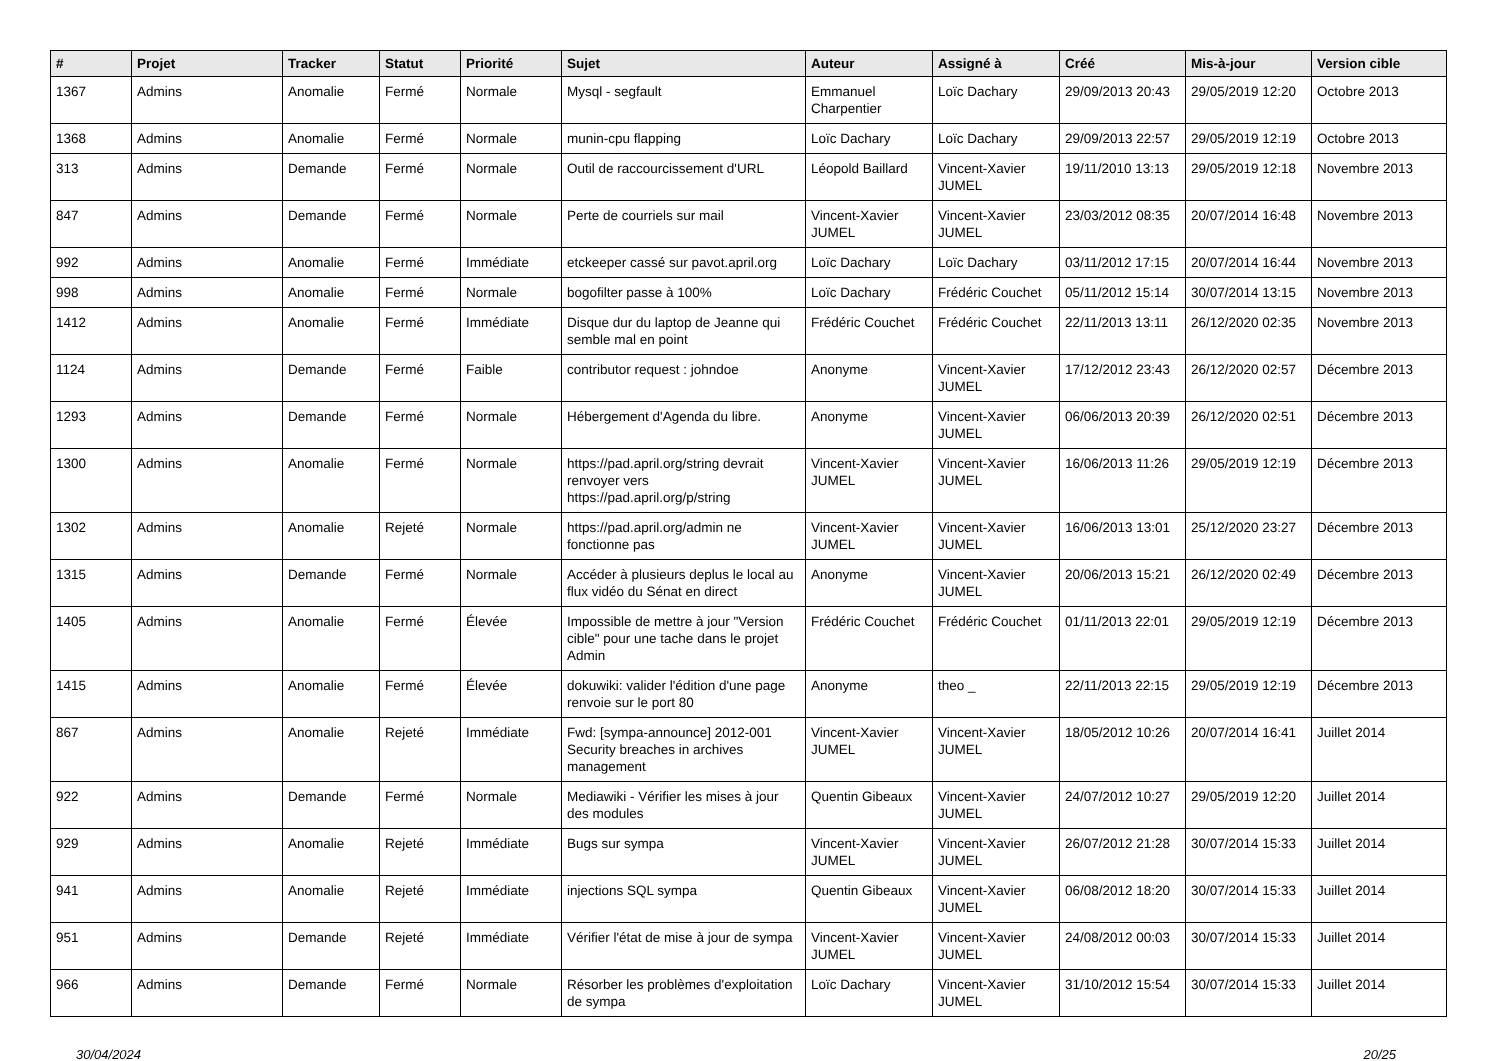| # | Projet | Tracker | Statut | Priorité | Sujet | Auteur | Assigné à | Créé | Mis-à-jour | Version cible |
| --- | --- | --- | --- | --- | --- | --- | --- | --- | --- | --- |
| 1367 | Admins | Anomalie | Fermé | Normale | Mysql - segfault | Emmanuel Charpentier | Loïc Dachary | 29/09/2013 20:43 | 29/05/2019 12:20 | Octobre 2013 |
| 1368 | Admins | Anomalie | Fermé | Normale | munin-cpu flapping | Loïc Dachary | Loïc Dachary | 29/09/2013 22:57 | 29/05/2019 12:19 | Octobre 2013 |
| 313 | Admins | Demande | Fermé | Normale | Outil de raccourcissement d'URL | Léopold Baillard | Vincent-Xavier JUMEL | 19/11/2010 13:13 | 29/05/2019 12:18 | Novembre 2013 |
| 847 | Admins | Demande | Fermé | Normale | Perte de courriels sur mail | Vincent-Xavier JUMEL | Vincent-Xavier JUMEL | 23/03/2012 08:35 | 20/07/2014 16:48 | Novembre 2013 |
| 992 | Admins | Anomalie | Fermé | Immédiate | etckeeper cassé sur pavot.april.org | Loïc Dachary | Loïc Dachary | 03/11/2012 17:15 | 20/07/2014 16:44 | Novembre 2013 |
| 998 | Admins | Anomalie | Fermé | Normale | bogofilter passe à 100% | Loïc Dachary | Frédéric Couchet | 05/11/2012 15:14 | 30/07/2014 13:15 | Novembre 2013 |
| 1412 | Admins | Anomalie | Fermé | Immédiate | Disque dur du laptop de Jeanne qui semble mal en point | Frédéric Couchet | Frédéric Couchet | 22/11/2013 13:11 | 26/12/2020 02:35 | Novembre 2013 |
| 1124 | Admins | Demande | Fermé | Faible | contributor request : johndoe | Anonyme | Vincent-Xavier JUMEL | 17/12/2012 23:43 | 26/12/2020 02:57 | Décembre 2013 |
| 1293 | Admins | Demande | Fermé | Normale | Hébergement d'Agenda du libre. | Anonyme | Vincent-Xavier JUMEL | 06/06/2013 20:39 | 26/12/2020 02:51 | Décembre 2013 |
| 1300 | Admins | Anomalie | Fermé | Normale | https://pad.april.org/string devrait renvoyer vers https://pad.april.org/p/string | Vincent-Xavier JUMEL | Vincent-Xavier JUMEL | 16/06/2013 11:26 | 29/05/2019 12:19 | Décembre 2013 |
| 1302 | Admins | Anomalie | Rejeté | Normale | https://pad.april.org/admin ne fonctionne pas | Vincent-Xavier JUMEL | Vincent-Xavier JUMEL | 16/06/2013 13:01 | 25/12/2020 23:27 | Décembre 2013 |
| 1315 | Admins | Demande | Fermé | Normale | Accéder à plusieurs deplus le local au flux vidéo du Sénat en direct | Anonyme | Vincent-Xavier JUMEL | 20/06/2013 15:21 | 26/12/2020 02:49 | Décembre 2013 |
| 1405 | Admins | Anomalie | Fermé | Élevée | Impossible de mettre à jour "Version cible" pour une tache dans le projet Admin | Frédéric Couchet | Frédéric Couchet | 01/11/2013 22:01 | 29/05/2019 12:19 | Décembre 2013 |
| 1415 | Admins | Anomalie | Fermé | Élevée | dokuwiki: valider l'édition d'une page renvoie sur le port 80 | Anonyme | theo _ | 22/11/2013 22:15 | 29/05/2019 12:19 | Décembre 2013 |
| 867 | Admins | Anomalie | Rejeté | Immédiate | Fwd: [sympa-announce] 2012-001 Security breaches in archives management | Vincent-Xavier JUMEL | Vincent-Xavier JUMEL | 18/05/2012 10:26 | 20/07/2014 16:41 | Juillet 2014 |
| 922 | Admins | Demande | Fermé | Normale | Mediawiki - Vérifier les mises à jour des modules | Quentin Gibeaux | Vincent-Xavier JUMEL | 24/07/2012 10:27 | 29/05/2019 12:20 | Juillet 2014 |
| 929 | Admins | Anomalie | Rejeté | Immédiate | Bugs sur sympa | Vincent-Xavier JUMEL | Vincent-Xavier JUMEL | 26/07/2012 21:28 | 30/07/2014 15:33 | Juillet 2014 |
| 941 | Admins | Anomalie | Rejeté | Immédiate | injections SQL sympa | Quentin Gibeaux | Vincent-Xavier JUMEL | 06/08/2012 18:20 | 30/07/2014 15:33 | Juillet 2014 |
| 951 | Admins | Demande | Rejeté | Immédiate | Vérifier l'état de mise à jour de sympa | Vincent-Xavier JUMEL | Vincent-Xavier JUMEL | 24/08/2012 00:03 | 30/07/2014 15:33 | Juillet 2014 |
| 966 | Admins | Demande | Fermé | Normale | Résorber les problèmes d'exploitation de sympa | Loïc Dachary | Vincent-Xavier JUMEL | 31/10/2012 15:54 | 30/07/2014 15:33 | Juillet 2014 |
30/04/2024 20/25